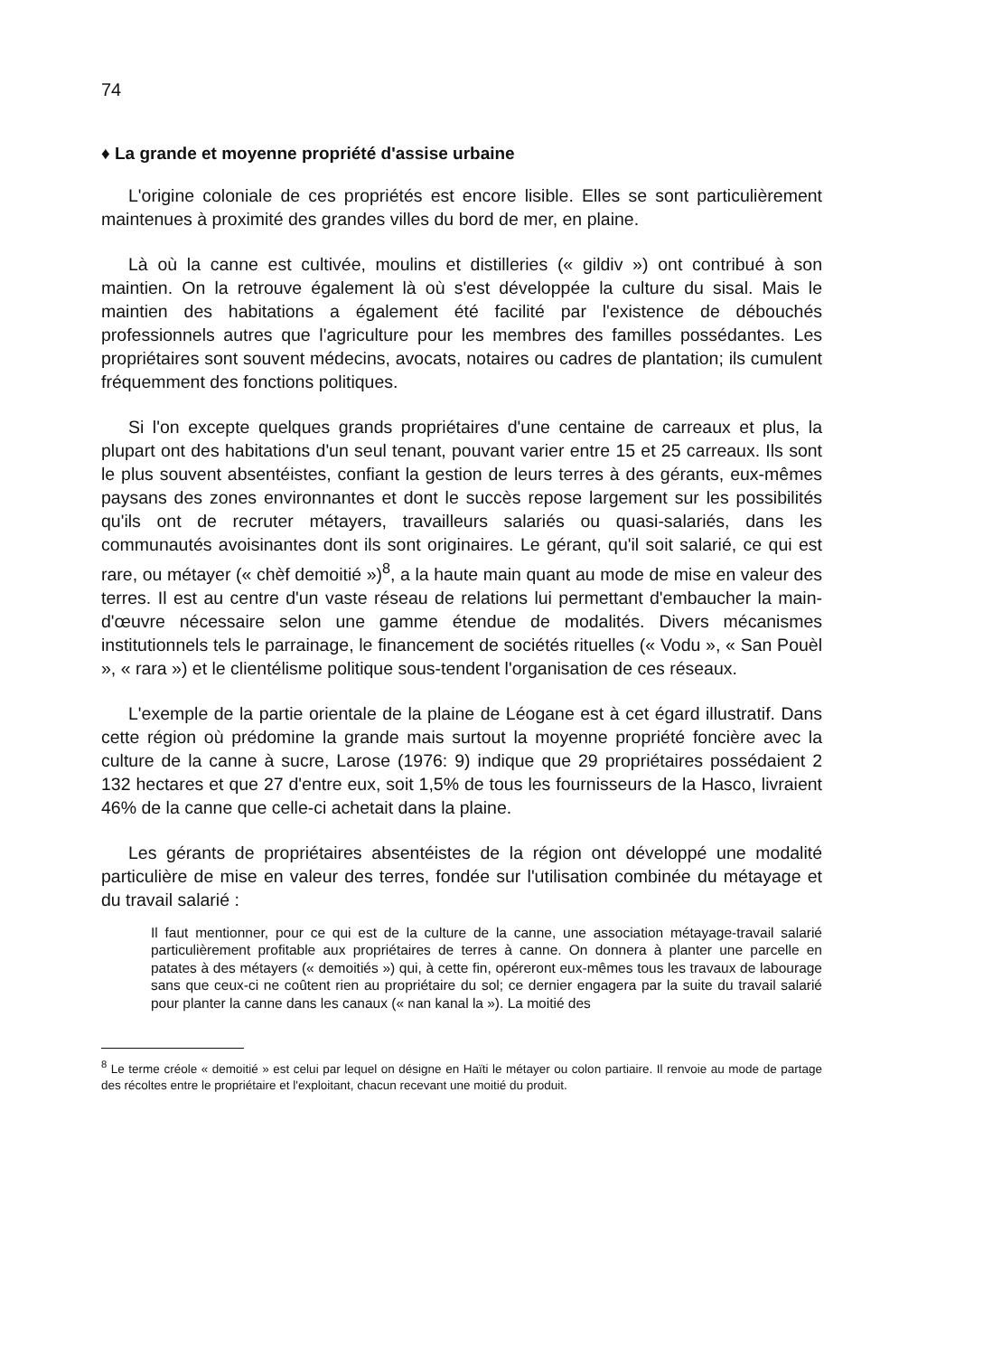74
♦ La grande et moyenne propriété d'assise urbaine
L'origine coloniale de ces propriétés est encore lisible. Elles se sont particulièrement maintenues à proximité des grandes villes du bord de mer, en plaine.
Là où la canne est cultivée, moulins et distilleries (« gildiv ») ont contribué à son maintien. On la retrouve également là où s'est développée la culture du sisal. Mais le maintien des habitations a également été facilité par l'existence de débouchés professionnels autres que l'agriculture pour les membres des familles possédantes. Les propriétaires sont souvent médecins, avocats, notaires ou cadres de plantation; ils cumulent fréquemment des fonctions politiques.
Si l'on excepte quelques grands propriétaires d'une centaine de carreaux et plus, la plupart ont des habitations d'un seul tenant, pouvant varier entre 15 et 25 carreaux. Ils sont le plus souvent absentéistes, confiant la gestion de leurs terres à des gérants, eux-mêmes paysans des zones environnantes et dont le succès repose largement sur les possibilités qu'ils ont de recruter métayers, travailleurs salariés ou quasi-salariés, dans les communautés avoisinantes dont ils sont originaires. Le gérant, qu'il soit salarié, ce qui est rare, ou métayer (« chèf demoitié »)<sup>8</sup>, a la haute main quant au mode de mise en valeur des terres. Il est au centre d'un vaste réseau de relations lui permettant d'embaucher la main-d'œuvre nécessaire selon une gamme étendue de modalités. Divers mécanismes institutionnels tels le parrainage, le financement de sociétés rituelles (« Vodu », « San Pouèl », « rara ») et le clientélisme politique sous-tendent l'organisation de ces réseaux.
L'exemple de la partie orientale de la plaine de Léogane est à cet égard illustratif. Dans cette région où prédomine la grande mais surtout la moyenne propriété foncière avec la culture de la canne à sucre, Larose (1976: 9) indique que 29 propriétaires possédaient 2 132 hectares et que 27 d'entre eux, soit 1,5% de tous les fournisseurs de la Hasco, livraient 46% de la canne que celle-ci achetait dans la plaine.
Les gérants de propriétaires absentéistes de la région ont développé une modalité particulière de mise en valeur des terres, fondée sur l'utilisation combinée du métayage et du travail salarié :
Il faut mentionner, pour ce qui est de la culture de la canne, une association métayage-travail salarié particulièrement profitable aux propriétaires de terres à canne. On donnera à planter une parcelle en patates à des métayers (« demoitiés ») qui, à cette fin, opéreront eux-mêmes tous les travaux de labourage sans que ceux-ci ne coûtent rien au propriétaire du sol; ce dernier engagera par la suite du travail salarié pour planter la canne dans les canaux (« nan kanal la »). La moitié des
<sup>8</sup> Le terme créole « demoitié » est celui par lequel on désigne en Haïti le métayer ou colon partiaire. Il renvoie au mode de partage des récoltes entre le propriétaire et l'exploitant, chacun recevant une moitié du produit.